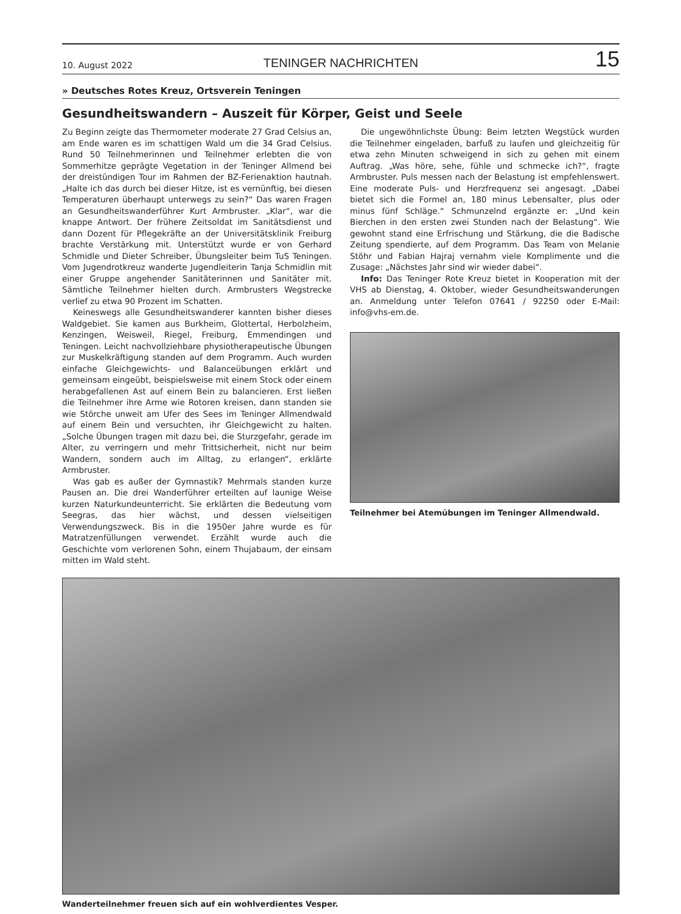10. August 2022 TENINGER NACHRICHTEN 15
» Deutsches Rotes Kreuz, Ortsverein Teningen
Gesundheitswandern – Auszeit für Körper, Geist und Seele
Zu Beginn zeigte das Thermometer moderate 27 Grad Celsius an, am Ende waren es im schattigen Wald um die 34 Grad Celsius. Rund 50 Teilnehmerinnen und Teilnehmer erlebten die von Sommerhitze geprägte Vegetation in der Teninger Allmend bei der dreistündigen Tour im Rahmen der BZ-Ferienaktion hautnah. „Halte ich das durch bei dieser Hitze, ist es vernünftig, bei diesen Temperaturen überhaupt unterwegs zu sein?“ Das waren Fragen an Gesundheitswanderführer Kurt Armbruster. „Klar“, war die knappe Antwort. Der frühere Zeitsoldat im Sanitätsdienst und dann Dozent für Pflegekräfte an der Universitätsklinik Freiburg brachte Verstärkung mit. Unterstützt wurde er von Gerhard Schmidle und Dieter Schreiber, Übungsleiter beim TuS Teningen. Vom Jugendrotkreuz wanderte Jugendleiterin Tanja Schmidlin mit einer Gruppe angehender Sanitäterinnen und Sanitäter mit. Sämtliche Teilnehmer hielten durch. Armbrusters Wegstrecke verlief zu etwa 90 Prozent im Schatten.
Keineswegs alle Gesundheitswanderer kannten bisher dieses Waldgebiet. Sie kamen aus Burkheim, Glottertal, Herbolzheim, Kenzingen, Weisweil, Riegel, Freiburg, Emmendingen und Teningen. Leicht nachvollziehbare physiotherapeutische Übungen zur Muskelkräftigung standen auf dem Programm. Auch wurden einfache Gleichgewichts- und Balanceübungen erklärt und gemeinsam eingeübt, beispielsweise mit einem Stock oder einem herabgefallenen Ast auf einem Bein zu balancieren. Erst ließen die Teilnehmer ihre Arme wie Rotoren kreisen, dann standen sie wie Störche unweit am Ufer des Sees im Teninger Allmendwald auf einem Bein und versuchten, ihr Gleichgewicht zu halten. „Solche Übungen tragen mit dazu bei, die Sturzgefahr, gerade im Alter, zu verringern und mehr Trittsicherheit, nicht nur beim Wandern, sondern auch im Alltag, zu erlangen“, erklärte Armbruster.
Was gab es außer der Gymnastik? Mehrmals standen kurze Pausen an. Die drei Wanderführer erteilten auf launige Weise kurzen Naturkundeunterricht. Sie erklärten die Bedeutung vom Seegras, das hier wächst, und dessen vielseitigen Verwendungszweck. Bis in die 1950er Jahre wurde es für Matratzenfüllungen verwendet. Erzählt wurde auch die Geschichte vom verlorenen Sohn, einem Thujabaum, der einsam mitten im Wald steht.
Die ungewöhnlichste Übung: Beim letzten Wegstück wurden die Teilnehmer eingeladen, barfuß zu laufen und gleichzeitig für etwa zehn Minuten schweigend in sich zu gehen mit einem Auftrag. „Was höre, sehe, fühle und schmecke ich?“, fragte Armbruster. Puls messen nach der Belastung ist empfehlenswert. Eine moderate Puls- und Herzfrequenz sei angesagt. „Dabei bietet sich die Formel an, 180 minus Lebensalter, plus oder minus fünf Schläge.“ Schmunzelnd ergänzte er: „Und kein Bierchen in den ersten zwei Stunden nach der Belastung“. Wie gewohnt stand eine Erfrischung und Stärkung, die die Badische Zeitung spendierte, auf dem Programm. Das Team von Melanie Stöhr und Fabian Hajraj vernahm viele Komplimente und die Zusage: „Nächstes Jahr sind wir wieder dabei“.
Info: Das Teninger Rote Kreuz bietet in Kooperation mit der VHS ab Dienstag, 4. Oktober, wieder Gesundheitswanderungen an. Anmeldung unter Telefon 07641 / 92250 oder E-Mail: info@vhs-em.de.
Teilnehmer bei Atemübungen im Teninger Allmendwald.
Wanderteilnehmer freuen sich auf ein wohlverdientes Vesper.